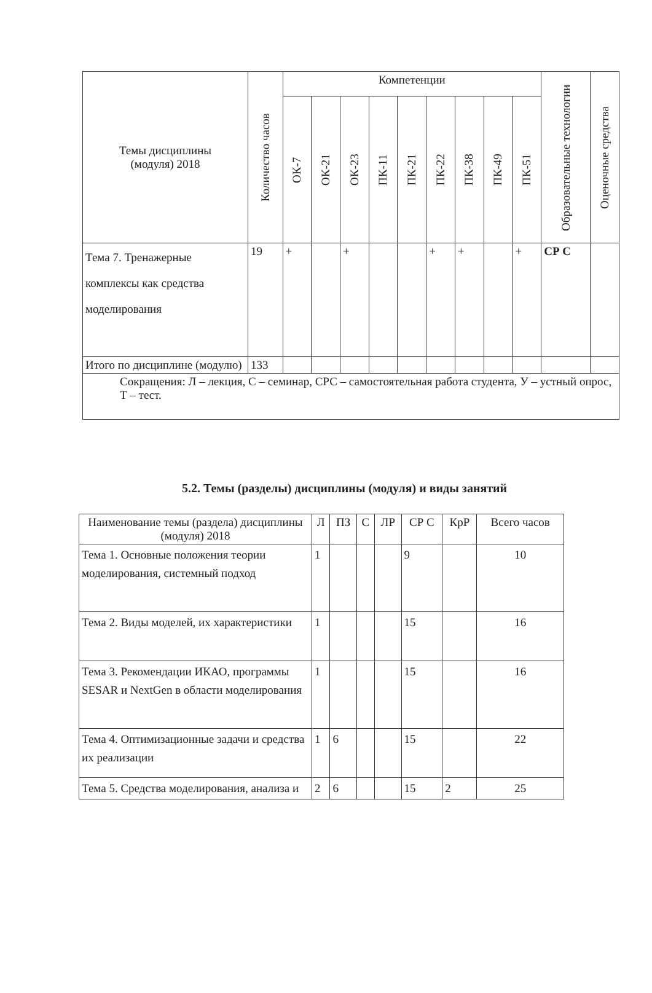| Темы дисциплины (модуля) 2018 | Количество часов | Компетенции | | | | | | | | | Образовательные технологии | Оценочные средства |
| --- | --- | --- | --- | --- | --- | --- | --- | --- | --- | --- | --- | --- |
| | | ОК-7 | ОК-21 | ОК-23 | ПК-11 | ПК-21 | ПК-22 | ПК-38 | ПК-49 | ПК-51 | | |
| Тема 7. Тренажерные комплексы как средства моделирования | 19 | + | | + | | | + | + | | + | СР С | |
| Итого по дисциплине (модулю) | 133 | | | | | | | | | | | |
| Сокращения: Л – лекция, С – семинар, СРС – самостоятельная работа студента, У – устный опрос, Т – тест. | | | | | | | | | | | | |
5.2. Темы (разделы) дисциплины (модуля) и виды занятий
| Наименование темы (раздела) дисциплины (модуля) 2018 | Л | ПЗ | С | ЛР | СР С | КрР | Всего часов |
| --- | --- | --- | --- | --- | --- | --- | --- |
| Тема 1. Основные положения теории моделирования, системный подход | 1 | | | | 9 | | 10 |
| Тема 2. Виды моделей, их характеристики | 1 | | | | 15 | | 16 |
| Тема 3. Рекомендации ИКАО, программы SESAR и NextGen в области моделирования | 1 | | | | 15 | | 16 |
| Тема 4. Оптимизационные задачи и средства их реализации | 1 | 6 | | | 15 | | 22 |
| Тема 5. Средства моделирования, анализа и | 2 | 6 | | | 15 | 2 | 25 |